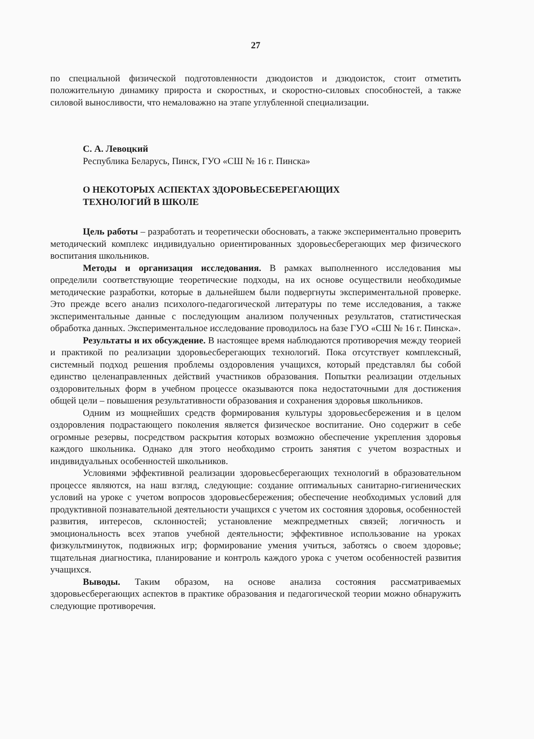27
по специальной физической подготовленности дзюдоистов и дзюдоисток, стоит отметить положительную динамику прироста и скоростных, и скоростно-силовых способностей, а также силовой выносливости, что немаловажно на этапе углубленной специализации.
С. А. Левоцкий
Республика Беларусь, Пинск, ГУО «СШ № 16 г. Пинска»
О НЕКОТОРЫХ АСПЕКТАХ ЗДОРОВЬЕСБЕРЕГАЮЩИХ
ТЕХНОЛОГИЙ В ШКОЛЕ
Цель работы – разработать и теоретически обосновать, а также экспериментально проверить методический комплекс индивидуально ориентированных здоровьесберегающих мер физического воспитания школьников.
Методы и организация исследования. В рамках выполненного исследования мы определили соответствующие теоретические подходы, на их основе осуществили необходимые методические разработки, которые в дальнейшем были подвергнуты экспериментальной проверке. Это прежде всего анализ психолого-педагогической литературы по теме исследования, а также экспериментальные данные с последующим анализом полученных результатов, статистическая обработка данных. Экспериментальное исследование проводилось на базе ГУО «СШ № 16 г. Пинска».
Результаты и их обсуждение. В настоящее время наблюдаются противоречия между теорией и практикой по реализации здоровьесберегающих технологий. Пока отсутствует комплексный, системный подход решения проблемы оздоровления учащихся, который представлял бы собой единство целенаправленных действий участников образования. Попытки реализации отдельных оздоровительных форм в учебном процессе оказываются пока недостаточными для достижения общей цели – повышения результативности образования и сохранения здоровья школьников.
Одним из мощнейших средств формирования культуры здоровьесбережения и в целом оздоровления подрастающего поколения является физическое воспитание. Оно содержит в себе огромные резервы, посредством раскрытия которых возможно обеспечение укрепления здоровья каждого школьника. Однако для этого необходимо строить занятия с учетом возрастных и индивидуальных особенностей школьников.
Условиями эффективной реализации здоровьесберегающих технологий в образовательном процессе являются, на наш взгляд, следующие: создание оптимальных санитарно-гигиенических условий на уроке с учетом вопросов здоровьесбережения; обеспечение необходимых условий для продуктивной познавательной деятельности учащихся с учетом их состояния здоровья, особенностей развития, интересов, склонностей; установление межпредметных связей; логичность и эмоциональность всех этапов учебной деятельности; эффективное использование на уроках физкультминуток, подвижных игр; формирование умения учиться, заботясь о своем здоровье; тщательная диагностика, планирование и контроль каждого урока с учетом особенностей развития учащихся.
Выводы. Таким образом, на основе анализа состояния рассматриваемых здоровьесберегающих аспектов в практике образования и педагогической теории можно обнаружить следующие противоречия.